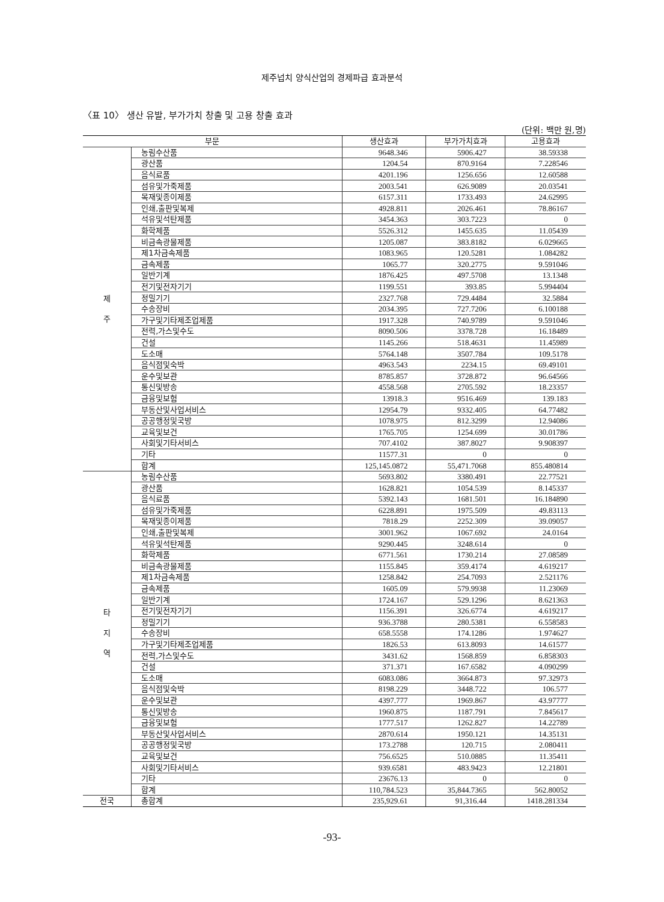제주넙치 양식산업의 경제파급 효과분석
〈표 10〉 생산 유발, 부가가치 창출 및 고용 창출 효과
(단위: 백만 원,명)
| 부문 | | 생산효과 | 부가가치효과 | 고용효과 |
| --- | --- | --- | --- | --- |
| 제 주 | 농림수산품 | 9648.346 | 5906.427 | 38.59338 |
| | 광산품 | 1204.54 | 870.9164 | 7.228546 |
| | 음식료품 | 4201.196 | 1256.656 | 12.60588 |
| | 섬유및가죽제품 | 2003.541 | 626.9089 | 20.03541 |
| | 목재및종이제품 | 6157.311 | 1733.493 | 24.62995 |
| | 인쇄,출판및복제 | 4928.811 | 2026.461 | 78.86167 |
| | 석유및석탄제품 | 3454.363 | 303.7223 | 0 |
| | 화학제품 | 5526.312 | 1455.635 | 11.05439 |
| | 비금속광물제품 | 1205.087 | 383.8182 | 6.029665 |
| | 제1차금속제품 | 1083.965 | 120.5281 | 1.084282 |
| | 금속제품 | 1065.77 | 320.2775 | 9.591046 |
| | 일반기계 | 1876.425 | 497.5708 | 13.1348 |
| | 전기및전자기기 | 1199.551 | 393.85 | 5.994404 |
| | 정밀기기 | 2327.768 | 729.4484 | 32.5884 |
| | 수송장비 | 2034.395 | 727.7206 | 6.100188 |
| | 가구및기타제조업제품 | 1917.328 | 740.9789 | 9.591046 |
| | 전력,가스및수도 | 8090.506 | 3378.728 | 16.18489 |
| | 건설 | 1145.266 | 518.4631 | 11.45989 |
| | 도소매 | 5764.148 | 3507.784 | 109.5178 |
| | 음식점및숙박 | 4963.543 | 2234.15 | 69.49101 |
| | 운수및보관 | 8785.857 | 3728.872 | 96.64566 |
| | 통신및방송 | 4558.568 | 2705.592 | 18.23357 |
| | 금융및보험 | 13918.3 | 9516.469 | 139.183 |
| | 부동산및사업서비스 | 12954.79 | 9332.405 | 64.77482 |
| | 공공행정및국방 | 1078.975 | 812.3299 | 12.94086 |
| | 교육및보건 | 1765.705 | 1254.699 | 30.01786 |
| | 사회및기타서비스 | 707.4102 | 387.8027 | 9.908397 |
| | 기타 | 11577.31 | 0 | 0 |
| | 합계 | 125,145.0872 | 55,471.7068 | 855.480814 |
| 타 지 역 | 농림수산품 | 5693.802 | 3380.491 | 22.77521 |
| | 광산품 | 1628.821 | 1054.539 | 8.145337 |
| | 음식료품 | 5392.143 | 1681.501 | 16.184890 |
| | 섬유및가죽제품 | 6228.891 | 1975.509 | 49.83113 |
| | 목재및종이제품 | 7818.29 | 2252.309 | 39.09057 |
| | 인쇄,출판및복제 | 3001.962 | 1067.692 | 24.0164 |
| | 석유및석탄제품 | 9290.445 | 3248.614 | 0 |
| | 화학제품 | 6771.561 | 1730.214 | 27.08589 |
| | 비금속광물제품 | 1155.845 | 359.4174 | 4.619217 |
| | 제1차금속제품 | 1258.842 | 254.7093 | 2.521176 |
| | 금속제품 | 1605.09 | 579.9938 | 11.23069 |
| | 일반기계 | 1724.167 | 529.1296 | 8.621363 |
| | 전기및전자기기 | 1156.391 | 326.6774 | 4.619217 |
| | 정밀기기 | 936.3788 | 280.5381 | 6.558583 |
| | 수송장비 | 658.5558 | 174.1286 | 1.974627 |
| | 가구및기타제조업제품 | 1826.53 | 613.8093 | 14.61577 |
| | 전력,가스및수도 | 3431.62 | 1568.859 | 6.858303 |
| | 건설 | 371.371 | 167.6582 | 4.090299 |
| | 도소매 | 6083.086 | 3664.873 | 97.32973 |
| | 음식점및숙박 | 8198.229 | 3448.722 | 106.577 |
| | 운수및보관 | 4397.777 | 1969.867 | 43.97777 |
| | 통신및방송 | 1960.875 | 1187.791 | 7.845617 |
| | 금융및보험 | 1777.517 | 1262.827 | 14.22789 |
| | 부동산및사업서비스 | 2870.614 | 1950.121 | 14.35131 |
| | 공공행정및국방 | 173.2788 | 120.715 | 2.080411 |
| | 교육및보건 | 756.6525 | 510.0885 | 11.35411 |
| | 사회및기타서비스 | 939.6581 | 483.9423 | 12.21801 |
| | 기타 | 23676.13 | 0 | 0 |
| | 합계 | 110,784.523 | 35,844.7365 | 562.80052 |
| 전국 | 총합계 | 235,929.61 | 91,316.44 | 1418.281334 |
-93-